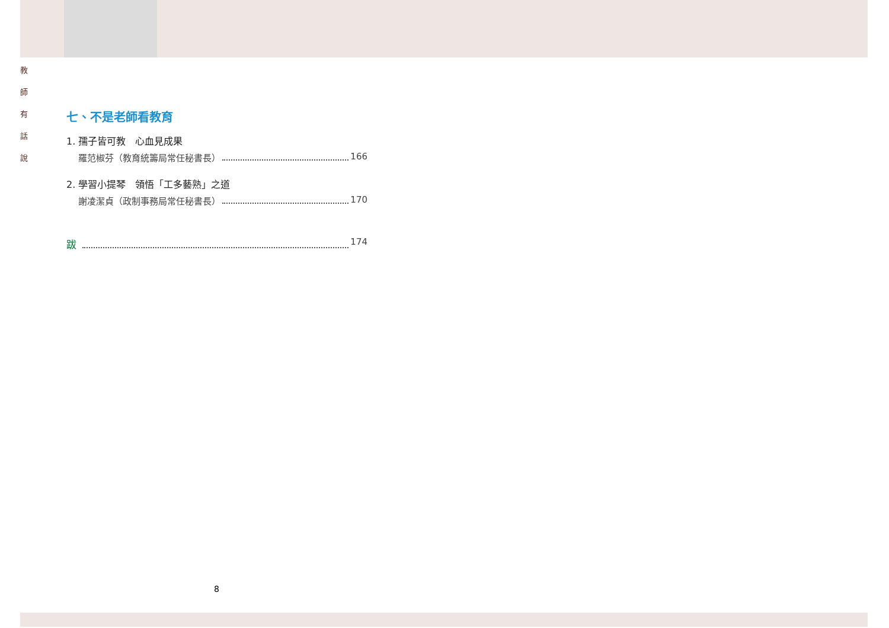教
師
有
話
說
七、不是老師看教育
1. 孺子皆可教　心血見成果
羅范椒芬（教育統籌局常任秘書長） 166
2. 學習小提琴　領悟「工多藝熟」之道
謝凌潔貞（政制事務局常任秘書長） 170
跋 174
8